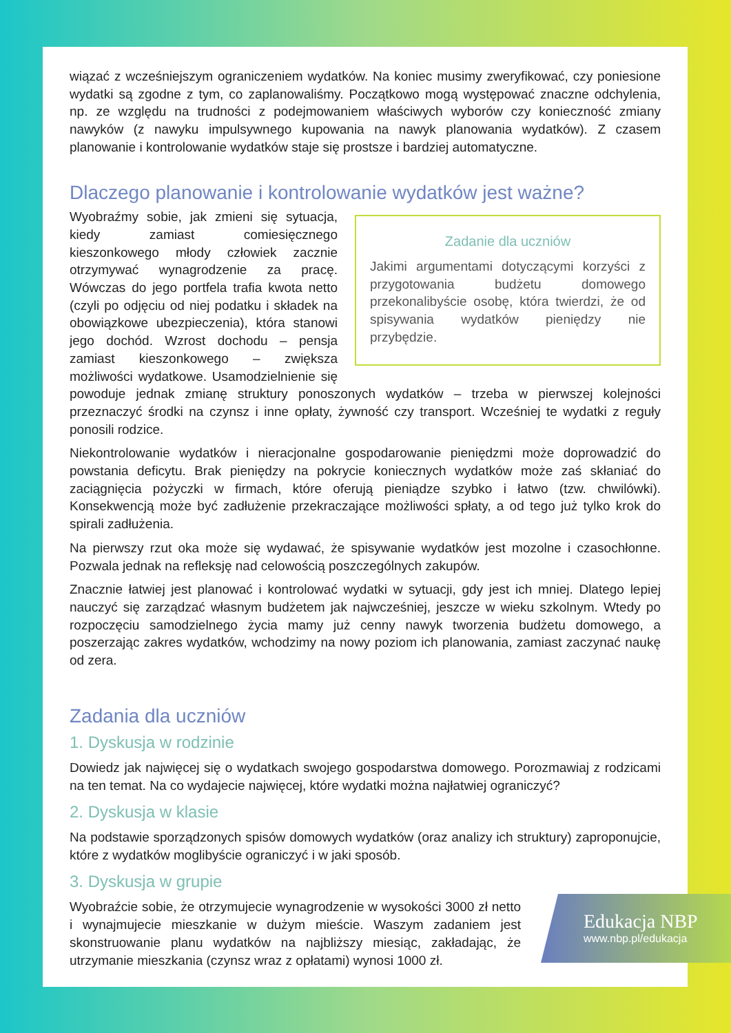wiązać z wcześniejszym ograniczeniem wydatków. Na koniec musimy zweryfikować, czy poniesione wydatki są zgodne z tym, co zaplanowaliśmy. Początkowo mogą występować znaczne odchylenia, np. ze względu na trudności z podejmowaniem właściwych wyborów czy konieczność zmiany nawyków (z nawyku impulsywnego kupowania na nawyk planowania wydatków). Z czasem planowanie i kontrolowanie wydatków staje się prostsze i bardziej automatyczne.
Dlaczego planowanie i kontrolowanie wydatków jest ważne?
Zadanie dla uczniów
Jakimi argumentami dotyczącymi korzyści z przygotowania budżetu domowego przekonalibyście osobę, która twierdzi, że od spisywania wydatków pieniędzy nie przybędzie.
Wyobraźmy sobie, jak zmieni się sytuacja, kiedy zamiast comiesięcznego kieszonkowego młody człowiek zacznie otrzymywać wynagrodzenie za pracę. Wówczas do jego portfela trafia kwota netto (czyli po odjęciu od niej podatku i składek na obowiązkowe ubezpieczenia), która stanowi jego dochód. Wzrost dochodu – pensja zamiast kieszonkowego – zwiększa możliwości wydatkowe. Usamodzielnienie się powoduje jednak zmianę struktury ponoszonych wydatków – trzeba w pierwszej kolejności przeznaczyć środki na czynsz i inne opłaty, żywność czy transport. Wcześniej te wydatki z reguły ponosili rodzice.
Niekontrolowanie wydatków i nieracjonalne gospodarowanie pieniędzmi może doprowadzić do powstania deficytu. Brak pieniędzy na pokrycie koniecznych wydatków może zaś skłaniać do zaciągnięcia pożyczki w firmach, które oferują pieniądze szybko i łatwo (tzw. chwilówki). Konsekwencją może być zadłużenie przekraczające możliwości spłaty, a od tego już tylko krok do spirali zadłużenia.
Na pierwszy rzut oka może się wydawać, że spisywanie wydatków jest mozolne i czasochłonne. Pozwala jednak na refleksję nad celowością poszczególnych zakupów.
Znacznie łatwiej jest planować i kontrolować wydatki w sytuacji, gdy jest ich mniej. Dlatego lepiej nauczyć się zarządzać własnym budżetem jak najwcześniej, jeszcze w wieku szkolnym. Wtedy po rozpoczęciu samodzielnego życia mamy już cenny nawyk tworzenia budżetu domowego, a poszerzając zakres wydatków, wchodzimy na nowy poziom ich planowania, zamiast zaczynać naukę od zera.
Zadania dla uczniów
1. Dyskusja w rodzinie
Dowiedz jak najwięcej się o wydatkach swojego gospodarstwa domowego. Porozmawiaj z rodzicami na ten temat. Na co wydajecie najwięcej, które wydatki można najłatwiej ograniczyć?
2. Dyskusja w klasie
Na podstawie sporządzonych spisów domowych wydatków (oraz analizy ich struktury) zaproponujcie, które z wydatków moglibyście ograniczyć i w jaki sposób.
3. Dyskusja w grupie
Wyobraźcie sobie, że otrzymujecie wynagrodzenie w wysokości 3000 zł netto i wynajmujecie mieszkanie w dużym mieście. Waszym zadaniem jest skonstruowanie planu wydatków na najbliższy miesiąc, zakładając, że utrzymanie mieszkania (czynsz wraz z opłatami) wynosi 1000 zł.
Edukacja NBP
www.nbp.pl/edukacja